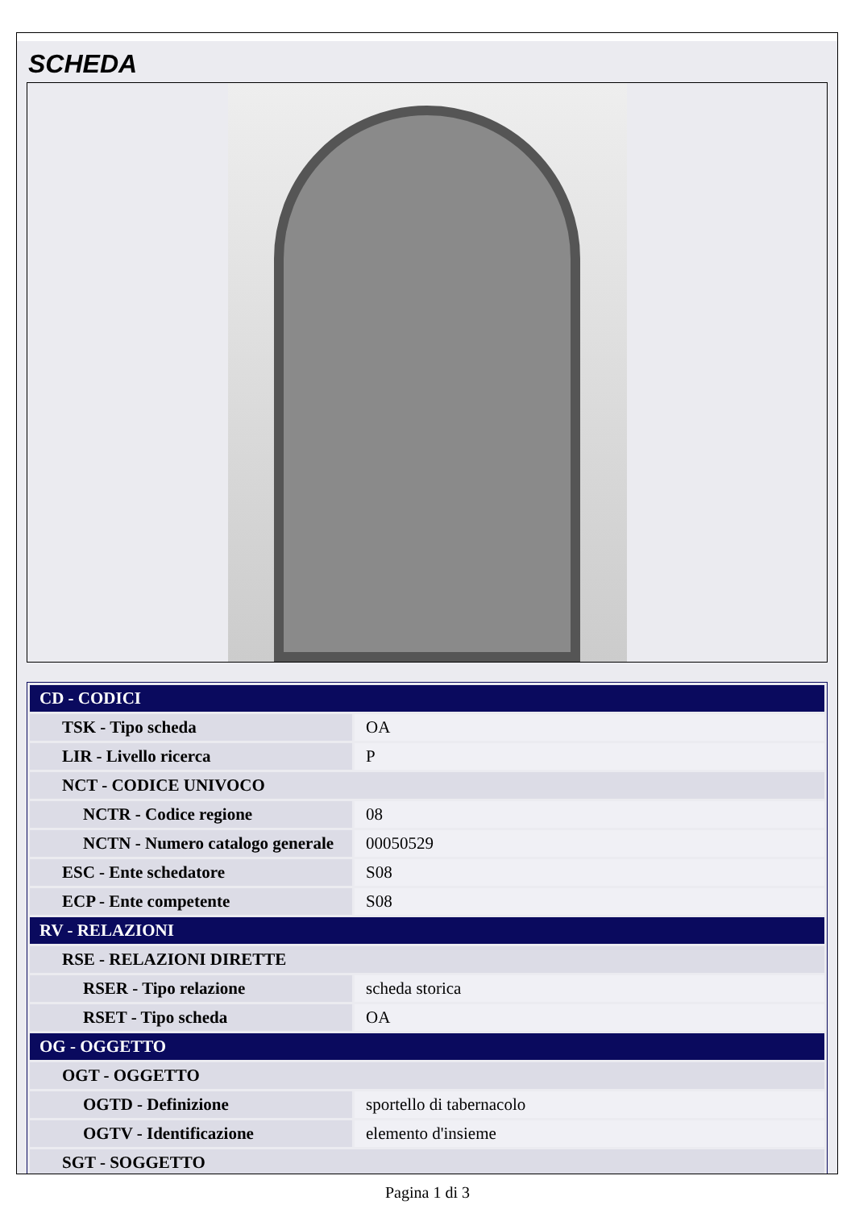SCHEDA
| CD - CODICI | |
| TSK - Tipo scheda | OA |
| LIR - Livello ricerca | P |
| NCT - CODICE UNIVOCO | |
| NCTR - Codice regione | 08 |
| NCTN - Numero catalogo generale | 00050529 |
| ESC - Ente schedatore | S08 |
| ECP - Ente competente | S08 |
| RV - RELAZIONI | |
| RSE - RELAZIONI DIRETTE | |
| RSER - Tipo relazione | scheda storica |
| RSET - Tipo scheda | OA |
| OG - OGGETTO | |
| OGT - OGGETTO | |
| OGTD - Definizione | sportello di tabernacolo |
| OGTV - Identificazione | elemento d'insieme |
| SGT - SOGGETTO | |
Pagina 1 di 3